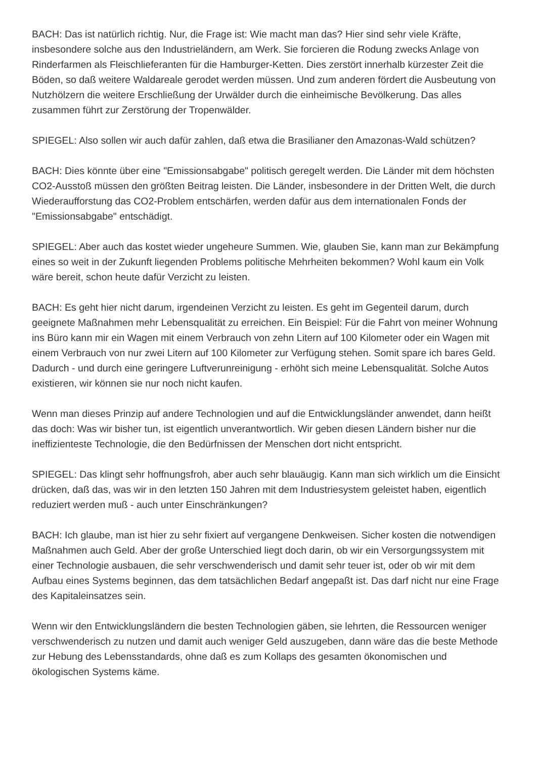BACH: Das ist natürlich richtig. Nur, die Frage ist: Wie macht man das? Hier sind sehr viele Kräfte, insbesondere solche aus den Industrieländern, am Werk. Sie forcieren die Rodung zwecks Anlage von Rinderfarmen als Fleischlieferanten für die Hamburger-Ketten. Dies zerstört innerhalb kürzester Zeit die Böden, so daß weitere Waldareale gerodet werden müssen. Und zum anderen fördert die Ausbeutung von Nutzhölzern die weitere Erschließung der Urwälder durch die einheimische Bevölkerung. Das alles zusammen führt zur Zerstörung der Tropenwälder.
SPIEGEL: Also sollen wir auch dafür zahlen, daß etwa die Brasilianer den Amazonas-Wald schützen?
BACH: Dies könnte über eine "Emissionsabgabe" politisch geregelt werden. Die Länder mit dem höchsten CO2-Ausstoß müssen den größten Beitrag leisten. Die Länder, insbesondere in der Dritten Welt, die durch Wiederaufforstung das CO2-Problem entschärfen, werden dafür aus dem internationalen Fonds der "Emissionsabgabe" entschädigt.
SPIEGEL: Aber auch das kostet wieder ungeheure Summen. Wie, glauben Sie, kann man zur Bekämpfung eines so weit in der Zukunft liegenden Problems politische Mehrheiten bekommen? Wohl kaum ein Volk wäre bereit, schon heute dafür Verzicht zu leisten.
BACH: Es geht hier nicht darum, irgendeinen Verzicht zu leisten. Es geht im Gegenteil darum, durch geeignete Maßnahmen mehr Lebensqualität zu erreichen. Ein Beispiel: Für die Fahrt von meiner Wohnung ins Büro kann mir ein Wagen mit einem Verbrauch von zehn Litern auf 100 Kilometer oder ein Wagen mit einem Verbrauch von nur zwei Litern auf 100 Kilometer zur Verfügung stehen. Somit spare ich bares Geld. Dadurch - und durch eine geringere Luftverunreinigung - erhöht sich meine Lebensqualität. Solche Autos existieren, wir können sie nur noch nicht kaufen.
Wenn man dieses Prinzip auf andere Technologien und auf die Entwicklungsländer anwendet, dann heißt das doch: Was wir bisher tun, ist eigentlich unverantwortlich. Wir geben diesen Ländern bisher nur die ineffizienteste Technologie, die den Bedürfnissen der Menschen dort nicht entspricht.
SPIEGEL: Das klingt sehr hoffnungsfroh, aber auch sehr blauäugig. Kann man sich wirklich um die Einsicht drücken, daß das, was wir in den letzten 150 Jahren mit dem Industriesystem geleistet haben, eigentlich reduziert werden muß - auch unter Einschränkungen?
BACH: Ich glaube, man ist hier zu sehr fixiert auf vergangene Denkweisen. Sicher kosten die notwendigen Maßnahmen auch Geld. Aber der große Unterschied liegt doch darin, ob wir ein Versorgungssystem mit einer Technologie ausbauen, die sehr verschwenderisch und damit sehr teuer ist, oder ob wir mit dem Aufbau eines Systems beginnen, das dem tatsächlichen Bedarf angepaßt ist. Das darf nicht nur eine Frage des Kapitaleinsatzes sein.
Wenn wir den Entwicklungsländern die besten Technologien gäben, sie lehrten, die Ressourcen weniger verschwenderisch zu nutzen und damit auch weniger Geld auszugeben, dann wäre das die beste Methode zur Hebung des Lebensstandards, ohne daß es zum Kollaps des gesamten ökonomischen und ökologischen Systems käme.